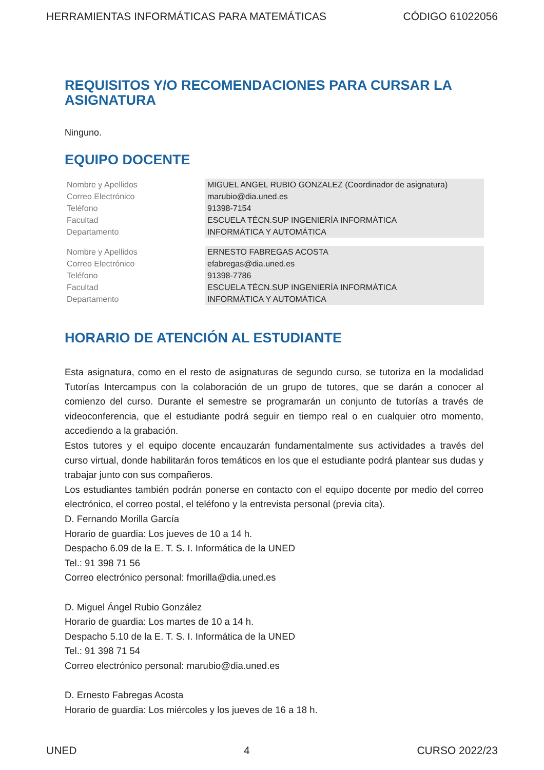HERRAMIENTAS INFORMÁTICAS PARA MATEMÁTICAS CÓDIGO 61022056
REQUISITOS Y/O RECOMENDACIONES PARA CURSAR LA ASIGNATURA
Ninguno.
EQUIPO DOCENTE
| Nombre y Apellidos | MIGUEL ANGEL RUBIO GONZALEZ (Coordinador de asignatura) |
| Correo Electrónico | marubio@dia.uned.es |
| Teléfono | 91398-7154 |
| Facultad | ESCUELA TÉCN.SUP INGENIERÍA INFORMÁTICA |
| Departamento | INFORMÁTICA Y AUTOMÁTICA |
| Nombre y Apellidos | ERNESTO FABREGAS ACOSTA |
| Correo Electrónico | efabregas@dia.uned.es |
| Teléfono | 91398-7786 |
| Facultad | ESCUELA TÉCN.SUP INGENIERÍA INFORMÁTICA |
| Departamento | INFORMÁTICA Y AUTOMÁTICA |
HORARIO DE ATENCIÓN AL ESTUDIANTE
Esta asignatura, como en el resto de asignaturas de segundo curso, se tutoriza en la modalidad Tutorías Intercampus con la colaboración de un grupo de tutores, que se darán a conocer al comienzo del curso. Durante el semestre se programarán un conjunto de tutorías a través de videoconferencia, que el estudiante podrá seguir en tiempo real o en cualquier otro momento, accediendo a la grabación.
Estos tutores y el equipo docente encauzarán fundamentalmente sus actividades a través del curso virtual, donde habilitarán foros temáticos en los que el estudiante podrá plantear sus dudas y trabajar junto con sus compañeros.
Los estudiantes también podrán ponerse en contacto con el equipo docente por medio del correo electrónico, el correo postal, el teléfono y la entrevista personal (previa cita).
D. Fernando Morilla García
Horario de guardia: Los jueves de 10 a 14 h.
Despacho 6.09 de la E. T. S. I. Informática de la UNED
Tel.: 91 398 71 56
Correo electrónico personal: fmorilla@dia.uned.es
D. Miguel Ángel Rubio González
Horario de guardia: Los martes de 10 a 14 h.
Despacho 5.10 de la E. T. S. I. Informática de la UNED
Tel.: 91 398 71 54
Correo electrónico personal: marubio@dia.uned.es
D. Ernesto Fabregas Acosta
Horario de guardia: Los miércoles y los jueves de 16 a 18 h.
UNED 4 CURSO 2022/23